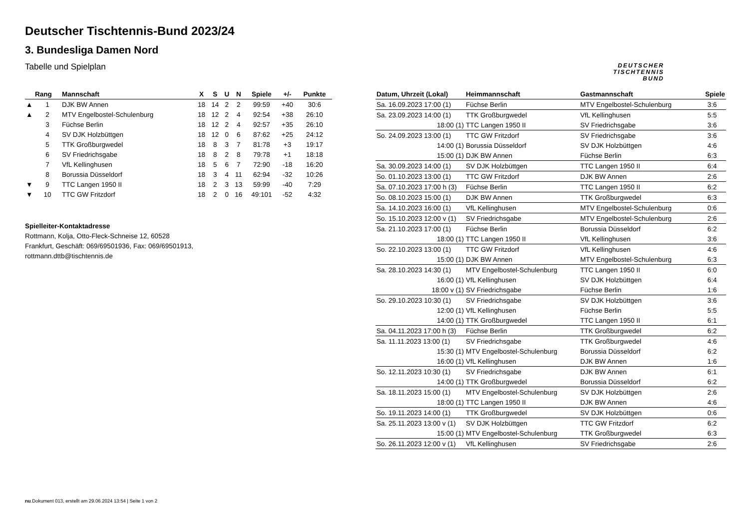Deutscher Tischtennis-Bund 2023/24
3. Bundesliga Damen Nord
Tabelle und Spielplan
DEUTSCHER
TISCHTENNIS
BUND
| | Rang | Mannschaft | X | S | U | N | Spiele | +/- | Punkte |
| --- | --- | --- | --- | --- | --- | --- | --- | --- | --- |
| ▲ | 1 | DJK BW Annen | 18 | 14 | 2 | 2 | 99:59 | +40 | 30:6 |
| ▲ | 2 | MTV Engelbostel-Schulenburg | 18 | 12 | 2 | 4 | 92:54 | +38 | 26:10 |
| | 3 | Füchse Berlin | 18 | 12 | 2 | 4 | 92:57 | +35 | 26:10 |
| | 4 | SV DJK Holzbüttgen | 18 | 12 | 0 | 6 | 87:62 | +25 | 24:12 |
| | 5 | TTK Großburgwedel | 18 | 8 | 3 | 7 | 81:78 | +3 | 19:17 |
| | 6 | SV Friedrichsgabe | 18 | 8 | 2 | 8 | 79:78 | +1 | 18:18 |
| | 7 | VfL Kellinghusen | 18 | 5 | 6 | 7 | 72:90 | -18 | 16:20 |
| | 8 | Borussia Düsseldorf | 18 | 3 | 4 | 11 | 62:94 | -32 | 10:26 |
| ▼ | 9 | TTC Langen 1950 II | 18 | 2 | 3 | 13 | 59:99 | -40 | 7:29 |
| ▼ | 10 | TTC GW Fritzdorf | 18 | 2 | 0 | 16 | 49:101 | -52 | 4:32 |
Spielleiter-Kontaktadresse
Rottmann, Kolja, Otto-Fleck-Schneise 12, 60528
Frankfurt, Geschäft: 069/69501936, Fax: 069/69501913,
rottmann.dttb@tischtennis.de
| Datum, Uhrzeit (Lokal) | Heimmannschaft | Gastmannschaft | Spiele |
| --- | --- | --- | --- |
| Sa. 16.09.2023 17:00 (1) | Füchse Berlin | MTV Engelbostel-Schulenburg | 3:6 |
| Sa. 23.09.2023 14:00 (1) | TTK Großburgwedel | VfL Kellinghusen | 5:5 |
| 18:00 (1) | TTC Langen 1950 II | SV Friedrichsgabe | 3:6 |
| So. 24.09.2023 13:00 (1) | TTC GW Fritzdorf | SV Friedrichsgabe | 3:6 |
| 14:00 (1) | Borussia Düsseldorf | SV DJK Holzbüttgen | 4:6 |
| 15:00 (1) | DJK BW Annen | Füchse Berlin | 6:3 |
| Sa. 30.09.2023 14:00 (1) | SV DJK Holzbüttgen | TTC Langen 1950 II | 6:4 |
| So. 01.10.2023 13:00 (1) | TTC GW Fritzdorf | DJK BW Annen | 2:6 |
| Sa. 07.10.2023 17:00 h (3) | Füchse Berlin | TTC Langen 1950 II | 6:2 |
| So. 08.10.2023 15:00 (1) | DJK BW Annen | TTK Großburgwedel | 6:3 |
| Sa. 14.10.2023 16:00 (1) | VfL Kellinghusen | MTV Engelbostel-Schulenburg | 0:6 |
| So. 15.10.2023 12:00 v (1) | SV Friedrichsgabe | MTV Engelbostel-Schulenburg | 2:6 |
| Sa. 21.10.2023 17:00 (1) | Füchse Berlin | Borussia Düsseldorf | 6:2 |
| 18:00 (1) | TTC Langen 1950 II | VfL Kellinghusen | 3:6 |
| So. 22.10.2023 13:00 (1) | TTC GW Fritzdorf | VfL Kellinghusen | 4:6 |
| 15:00 (1) | DJK BW Annen | MTV Engelbostel-Schulenburg | 6:3 |
| Sa. 28.10.2023 14:30 (1) | MTV Engelbostel-Schulenburg | TTC Langen 1950 II | 6:0 |
| 16:00 (1) | VfL Kellinghusen | SV DJK Holzbüttgen | 6:4 |
| 18:00 v (1) | SV Friedrichsgabe | Füchse Berlin | 1:6 |
| So. 29.10.2023 10:30 (1) | SV Friedrichsgabe | SV DJK Holzbüttgen | 3:6 |
| 12:00 (1) | VfL Kellinghusen | Füchse Berlin | 5:5 |
| 14:00 (1) | TTK Großburgwedel | TTC Langen 1950 II | 6:1 |
| Sa. 04.11.2023 17:00 h (3) | Füchse Berlin | TTK Großburgwedel | 6:2 |
| Sa. 11.11.2023 13:00 (1) | SV Friedrichsgabe | TTK Großburgwedel | 4:6 |
| 15:30 (1) | MTV Engelbostel-Schulenburg | Borussia Düsseldorf | 6:2 |
| 16:00 (1) | VfL Kellinghusen | DJK BW Annen | 1:6 |
| So. 12.11.2023 10:30 (1) | SV Friedrichsgabe | DJK BW Annen | 6:1 |
| 14:00 (1) | TTK Großburgwedel | Borussia Düsseldorf | 6:2 |
| Sa. 18.11.2023 15:00 (1) | MTV Engelbostel-Schulenburg | SV DJK Holzbüttgen | 2:6 |
| 18:00 (1) | TTC Langen 1950 II | DJK BW Annen | 4:6 |
| So. 19.11.2023 14:00 (1) | TTK Großburgwedel | SV DJK Holzbüttgen | 0:6 |
| Sa. 25.11.2023 13:00 v (1) | SV DJK Holzbüttgen | TTC GW Fritzdorf | 6:2 |
| 15:00 (1) | MTV Engelbostel-Schulenburg | TTK Großburgwedel | 6:3 |
| So. 26.11.2023 12:00 v (1) | VfL Kellinghusen | SV Friedrichsgabe | 2:6 |
nu.Dokument 013, erstellt am 29.06.2024 13:54 | Seite 1 von 2